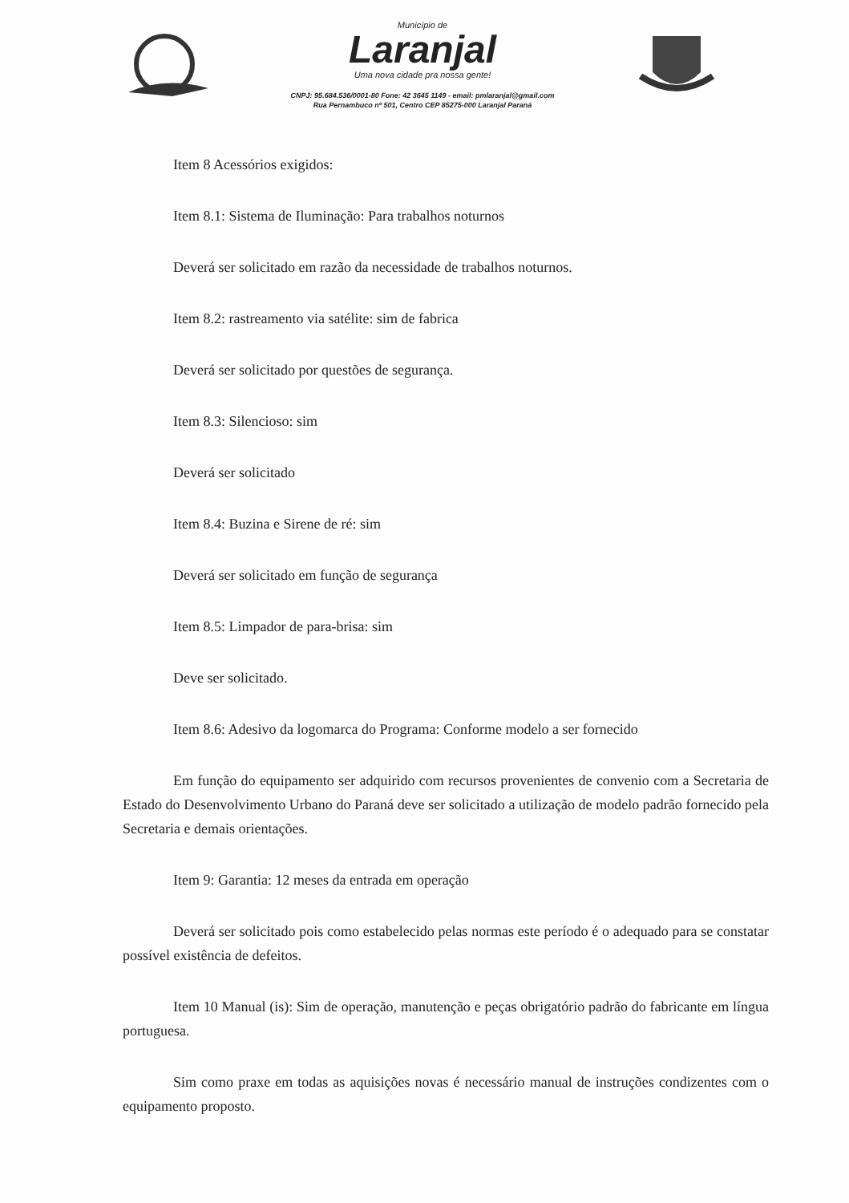Município de
Laranjal
Uma nova cidade pra nossa gente!
CNPJ: 95.684.536/0001-80 Fone: 42 3645 1149 - email: pmlaranjal@gmail.com
Rua Pernambuco nº 501, Centro CEP 85275-000 Laranjal Paraná
Item 8 Acessórios exigidos:
Item 8.1: Sistema de Iluminação: Para trabalhos noturnos
Deverá ser solicitado em razão da necessidade de trabalhos noturnos.
Item 8.2: rastreamento via satélite: sim de fabrica
Deverá ser solicitado por questões de segurança.
Item 8.3: Silencioso: sim
Deverá ser solicitado
Item 8.4: Buzina e Sirene de ré: sim
Deverá ser solicitado em função de segurança
Item 8.5: Limpador de para-brisa: sim
Deve ser solicitado.
Item 8.6: Adesivo da logomarca do Programa: Conforme modelo a ser fornecido
Em função do equipamento ser adquirido com recursos provenientes de convenio com a Secretaria de Estado do Desenvolvimento Urbano do Paraná deve ser solicitado a utilização de modelo padrão fornecido pela Secretaria e demais orientações.
Item 9: Garantia: 12 meses da entrada em operação
Deverá ser solicitado pois como estabelecido pelas normas este período é o adequado para se constatar possível existência de defeitos.
Item 10 Manual (is): Sim de operação, manutenção e peças obrigatório padrão do fabricante em língua portuguesa.
Sim como praxe em todas as aquisições novas é necessário manual de instruções condizentes com o equipamento proposto.